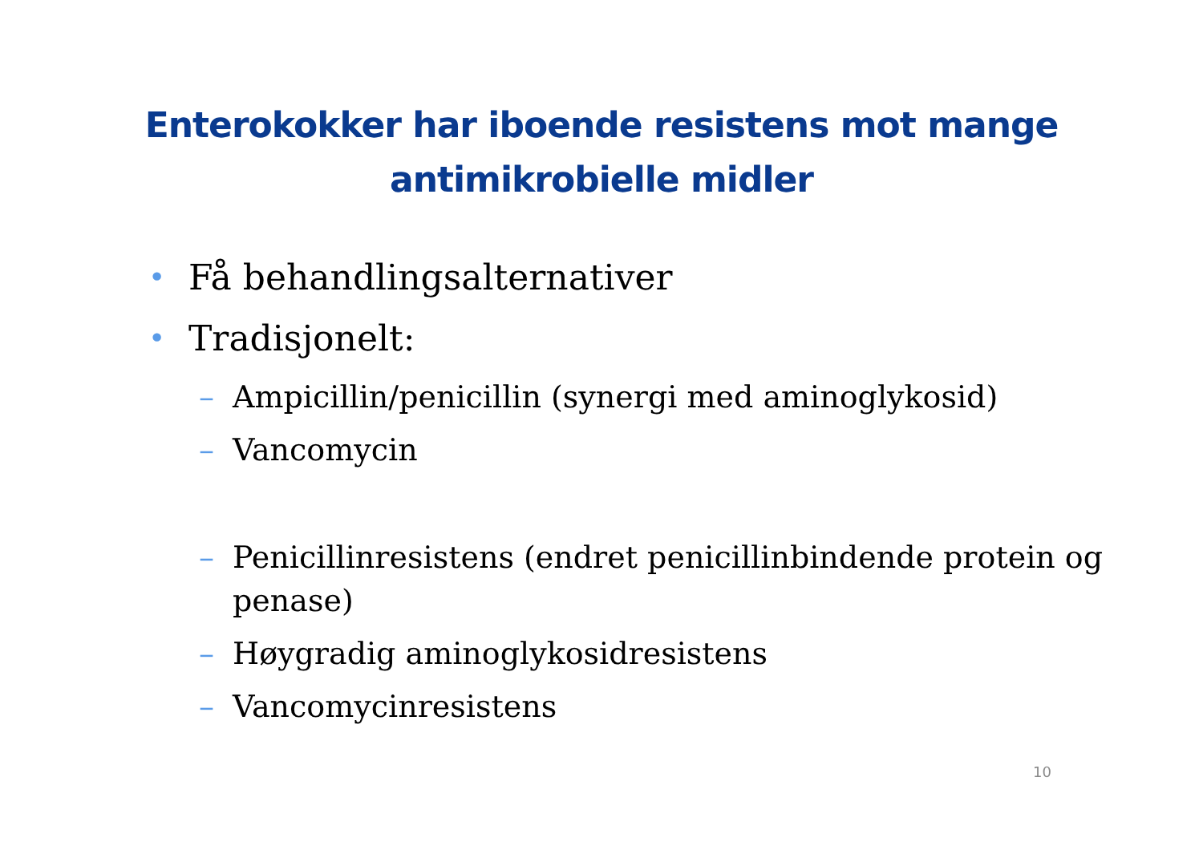Enterokokker har iboende resistens mot mange
antimikrobielle midler
• Få behandlingsalternativer
• Tradisjonelt:
– Ampicillin/penicillin (synergi med aminoglykosid)
– Vancomycin
– Penicillinresistens (endret penicillinbindende protein og penase)
– Høygradig aminoglykosidresistens
– Vancomycinresistens
10